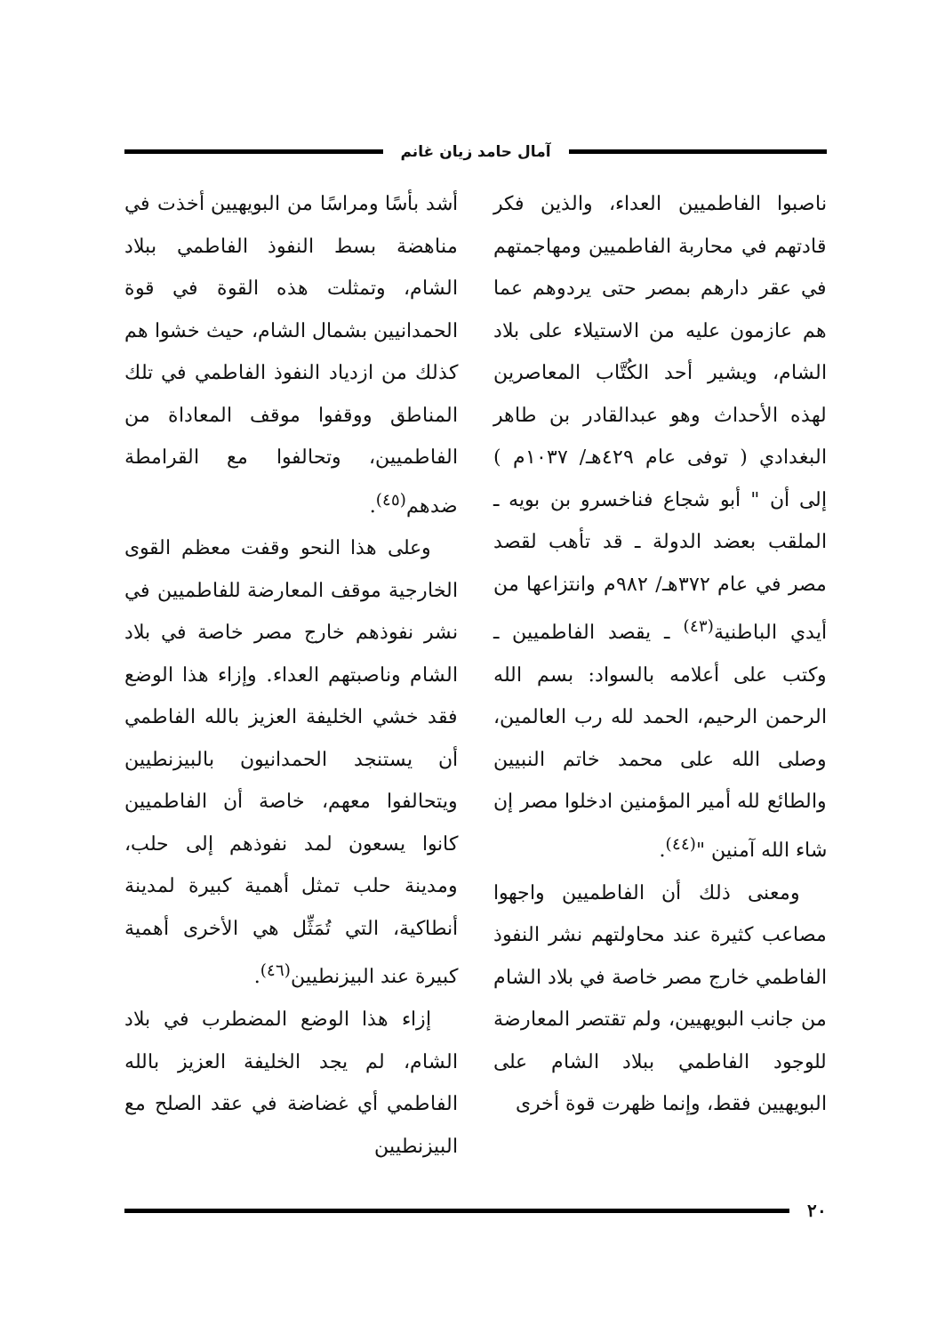آمال حامد زيان غانم
ناصبوا الفاطميين العداء، والذين فكر قادتهم في محاربة الفاطميين ومهاجمتهم في عقر دارهم بمصر حتى يردوهم عما هم عازمون عليه من الاستيلاء على بلاد الشام، ويشير أحد الكُتَّاب المعاصرين لهذه الأحداث وهو عبدالقادر بن طاهر البغدادي ( توفى عام ٤٢٩هـ/ ١٠٣٧م ) إلى أن " أبو شجاع فناخسرو بن بويه ـ الملقب بعضد الدولة ـ قد تأهب لقصد مصر في عام ٣٧٢هـ/ ٩٨٢م وانتزاعها من أيدي الباطنية<sup>(٤٣)</sup> ـ يقصد الفاطميين ـ وكتب على أعلامه بالسواد: بسم الله الرحمن الرحيم، الحمد لله رب العالمين، وصلى الله على محمد خاتم النبيين والطائع لله أمير المؤمنين ادخلوا مصر إن شاء الله آمنين "<sup>(٤٤)</sup>.
ومعنى ذلك أن الفاطميين واجهوا مصاعب كثيرة عند محاولتهم نشر النفوذ الفاطمي خارج مصر خاصة في بلاد الشام من جانب البويهيين، ولم تقتصر المعارضة للوجود الفاطمي ببلاد الشام على البويهيين فقط، وإنما ظهرت قوة أخرى
أشد بأسًا ومراسًا من البويهيين أخذت في مناهضة بسط النفوذ الفاطمي ببلاد الشام، وتمثلت هذه القوة في قوة الحمدانيين بشمال الشام، حيث خشوا هم كذلك من ازدياد النفوذ الفاطمي في تلك المناطق ووقفوا موقف المعاداة من الفاطميين، وتحالفوا مع القرامطة ضدهم<sup>(٤٥)</sup>.
وعلى هذا النحو وقفت معظم القوى الخارجية موقف المعارضة للفاطميين في نشر نفوذهم خارج مصر خاصة في بلاد الشام وناصبتهم العداء. وإزاء هذا الوضع فقد خشي الخليفة العزيز بالله الفاطمي أن يستنجد الحمدانيون بالبيزنطيين ويتحالفوا معهم، خاصة أن الفاطميين كانوا يسعون لمد نفوذهم إلى حلب، ومدينة حلب تمثل أهمية كبيرة لمدينة أنطاكية، التي تُمَثِّل هي الأخرى أهمية كبيرة عند البيزنطيين<sup>(٤٦)</sup>.
إزاء هذا الوضع المضطرب في بلاد الشام، لم يجد الخليفة العزيز بالله الفاطمي أي غضاضة في عقد الصلح مع البيزنطيين
٢٠